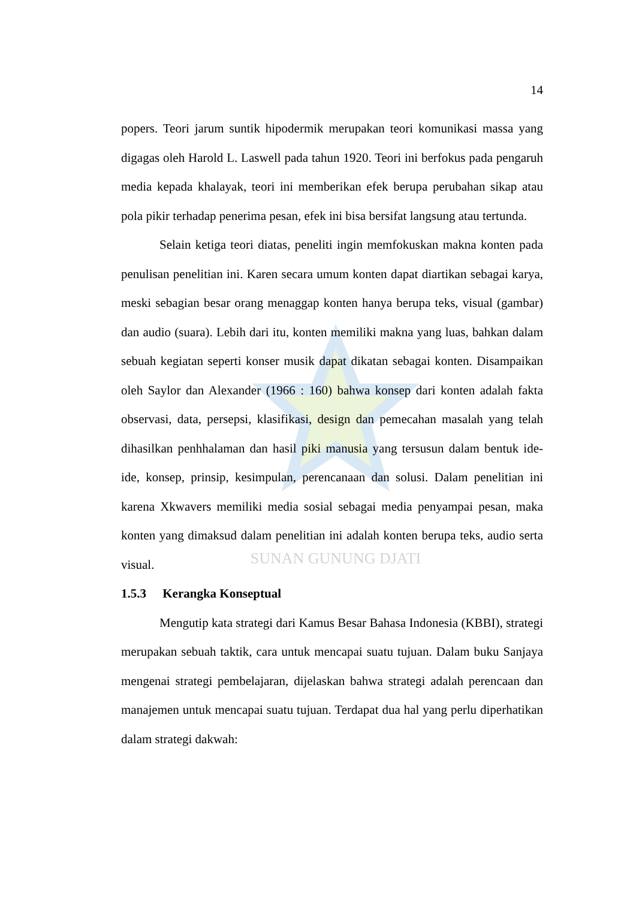SUNAN GUNUNG DJATI
14
popers. Teori jarum suntik hipodermik merupakan teori komunikasi massa yang digagas oleh Harold L. Laswell pada tahun 1920. Teori ini berfokus pada pengaruh media kepada khalayak, teori ini memberikan efek berupa perubahan sikap atau pola pikir terhadap penerima pesan, efek ini bisa bersifat langsung atau tertunda.
Selain ketiga teori diatas, peneliti ingin memfokuskan makna konten pada penulisan penelitian ini. Karen secara umum konten dapat diartikan sebagai karya, meski sebagian besar orang menaggap konten hanya berupa teks, visual (gambar) dan audio (suara). Lebih dari itu, konten memiliki makna yang luas, bahkan dalam sebuah kegiatan seperti konser musik dapat dikatan sebagai konten. Disampaikan oleh Saylor dan Alexander (1966 : 160) bahwa konsep dari konten adalah fakta observasi, data, persepsi, klasifikasi, design dan pemecahan masalah yang telah dihasilkan penhhalaman dan hasil piki manusia yang tersusun dalam bentuk ide-ide, konsep, prinsip, kesimpulan, perencanaan dan solusi. Dalam penelitian ini karena Xkwavers memiliki media sosial sebagai media penyampai pesan, maka konten yang dimaksud dalam penelitian ini adalah konten berupa teks, audio serta visual.
1.5.3 Kerangka Konseptual
Mengutip kata strategi dari Kamus Besar Bahasa Indonesia (KBBI), strategi merupakan sebuah taktik, cara untuk mencapai suatu tujuan. Dalam buku Sanjaya mengenai strategi pembelajaran, dijelaskan bahwa strategi adalah perencaan dan manajemen untuk mencapai suatu tujuan. Terdapat dua hal yang perlu diperhatikan dalam strategi dakwah: